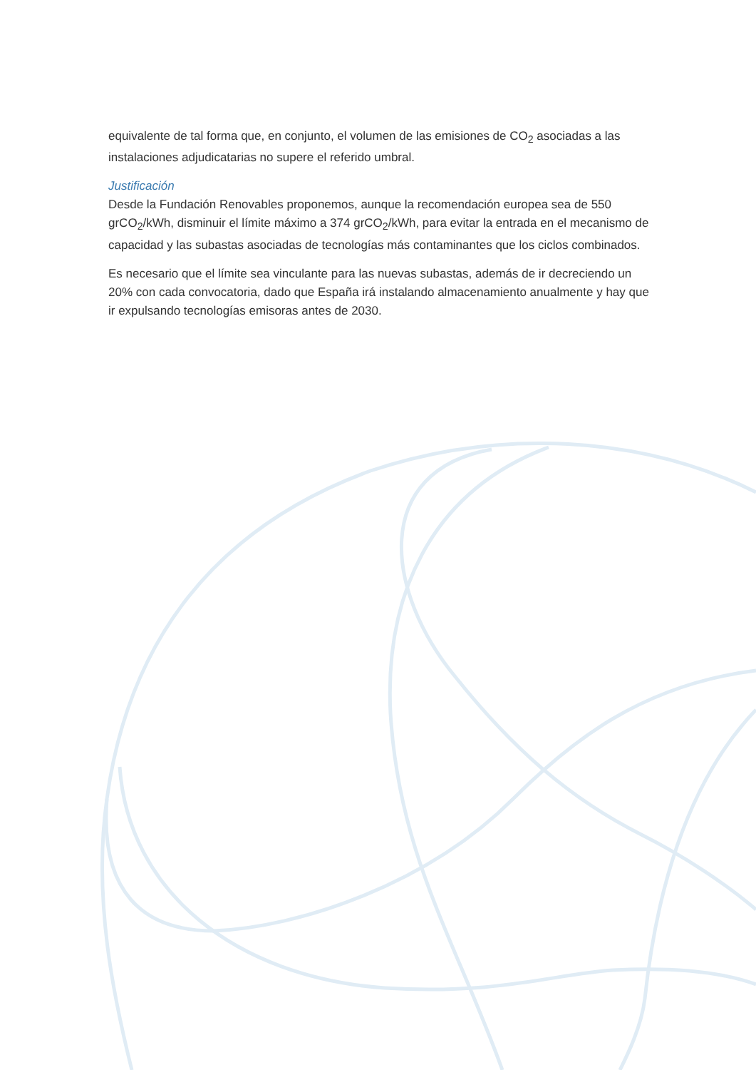equivalente de tal forma que, en conjunto, el volumen de las emisiones de CO<sub>2</sub> asociadas a las instalaciones adjudicatarias no supere el referido umbral.
Justificación
Desde la Fundación Renovables proponemos, aunque la recomendación europea sea de 550 grCO<sub>2</sub>/kWh, disminuir el límite máximo a 374 grCO<sub>2</sub>/kWh, para evitar la entrada en el mecanismo de capacidad y las subastas asociadas de tecnologías más contaminantes que los ciclos combinados.
Es necesario que el límite sea vinculante para las nuevas subastas, además de ir decreciendo un 20% con cada convocatoria, dado que España irá instalando almacenamiento anualmente y hay que ir expulsando tecnologías emisoras antes de 2030.